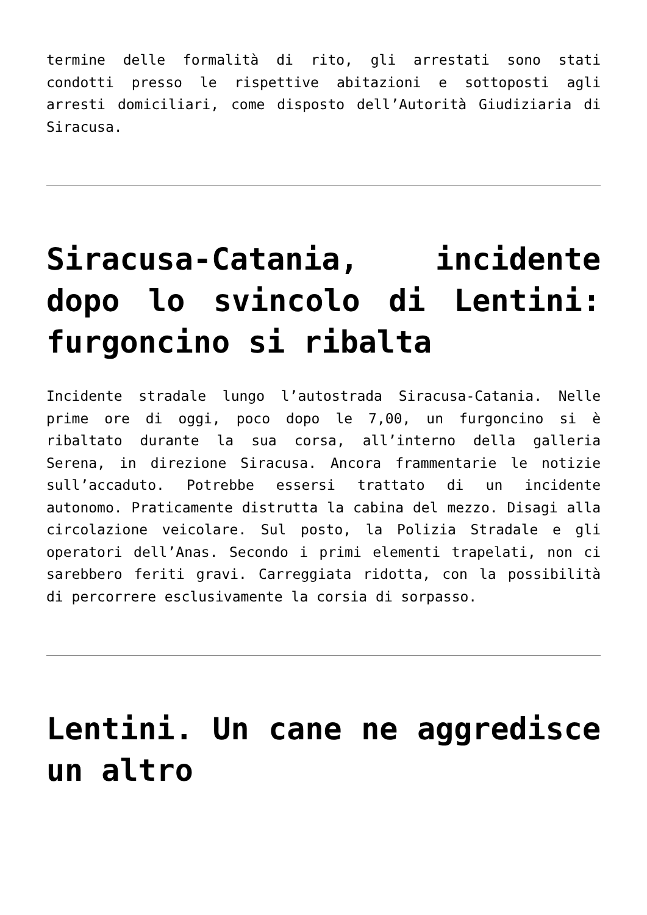termine delle formalità di rito, gli arrestati sono stati condotti presso le rispettive abitazioni e sottoposti agli arresti domiciliari, come disposto dell’Autorità Giudiziaria di Siracusa.
Siracusa-Catania, incidente dopo lo svincolo di Lentini: furgoncino si ribalta
Incidente stradale lungo l’autostrada Siracusa-Catania. Nelle prime ore di oggi, poco dopo le 7,00, un furgoncino si è ribaltato durante la sua corsa, all’interno della galleria Serena, in direzione Siracusa. Ancora frammentarie le notizie sull’accaduto. Potrebbe essersi trattato di un incidente autonomo. Praticamente distrutta la cabina del mezzo. Disagi alla circolazione veicolare. Sul posto, la Polizia Stradale e gli operatori dell’Anas. Secondo i primi elementi trapelati, non ci sarebbero feriti gravi. Carreggiata ridotta, con la possibilità di percorrere esclusivamente la corsia di sorpasso.
Lentini. Un cane ne aggredisce un altro